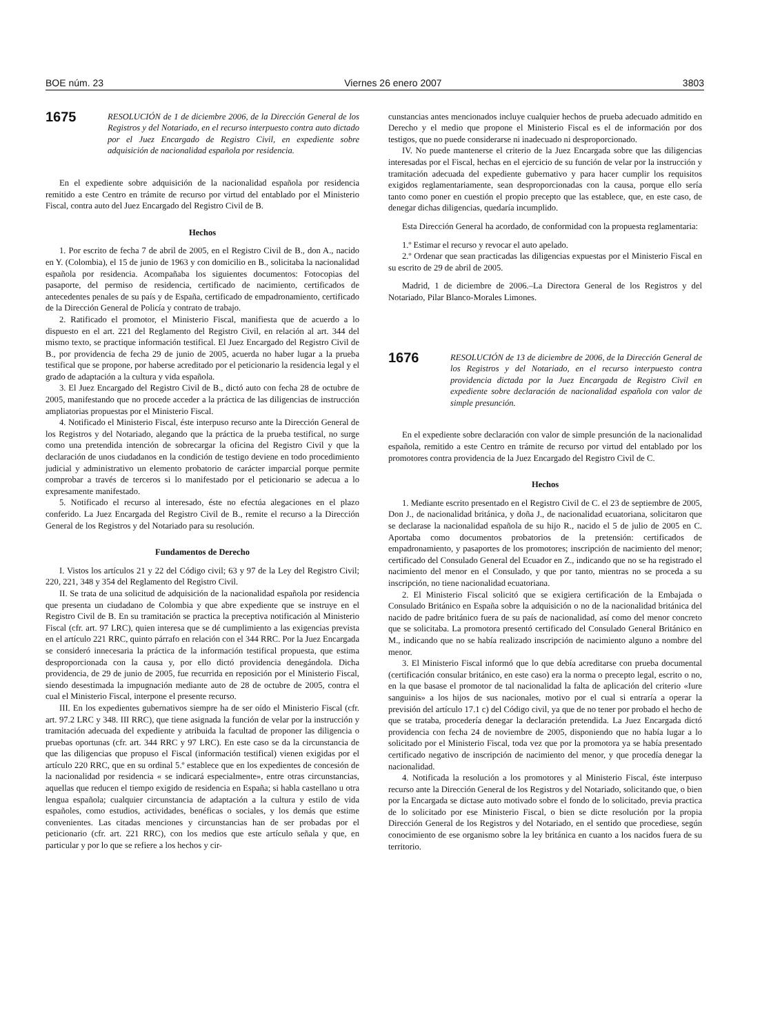BOE núm. 23 Viernes 26 enero 2007 3803
1675
RESOLUCIÓN de 1 de diciembre 2006, de la Dirección General de los Registros y del Notariado, en el recurso interpuesto contra auto dictado por el Juez Encargado de Registro Civil, en expediente sobre adquisición de nacionalidad española por residencia.
En el expediente sobre adquisición de la nacionalidad española por residencia remitido a este Centro en trámite de recurso por virtud del entablado por el Ministerio Fiscal, contra auto del Juez Encargado del Registro Civil de B.
Hechos
1. Por escrito de fecha 7 de abril de 2005, en el Registro Civil de B., don A., nacido en Y. (Colombia), el 15 de junio de 1963 y con domicilio en B., solicitaba la nacionalidad española por residencia. Acompañaba los siguientes documentos: Fotocopias del pasaporte, del permiso de residencia, certificado de nacimiento, certificados de antecedentes penales de su país y de España, certificado de empadronamiento, certificado de la Dirección General de Policía y contrato de trabajo.
2. Ratificado el promotor, el Ministerio Fiscal, manifiesta que de acuerdo a lo dispuesto en el art. 221 del Reglamento del Registro Civil, en relación al art. 344 del mismo texto, se practique información testifical. El Juez Encargado del Registro Civil de B., por providencia de fecha 29 de junio de 2005, acuerda no haber lugar a la prueba testifical que se propone, por haberse acreditado por el peticionario la residencia legal y el grado de adaptación a la cultura y vida española.
3. El Juez Encargado del Registro Civil de B., dictó auto con fecha 28 de octubre de 2005, manifestando que no procede acceder a la práctica de las diligencias de instrucción ampliatorias propuestas por el Ministerio Fiscal.
4. Notificado el Ministerio Fiscal, éste interpuso recurso ante la Dirección General de los Registros y del Notariado, alegando que la práctica de la prueba testifical, no surge como una pretendida intención de sobrecargar la oficina del Registro Civil y que la declaración de unos ciudadanos en la condición de testigo deviene en todo procedimiento judicial y administrativo un elemento probatorio de carácter imparcial porque permite comprobar a través de terceros si lo manifestado por el peticionario se adecua a lo expresamente manifestado.
5. Notificado el recurso al interesado, éste no efectúa alegaciones en el plazo conferido. La Juez Encargada del Registro Civil de B., remite el recurso a la Dirección General de los Registros y del Notariado para su resolución.
Fundamentos de Derecho
I. Vistos los artículos 21 y 22 del Código civil; 63 y 97 de la Ley del Registro Civil; 220, 221, 348 y 354 del Reglamento del Registro Civil.
II. Se trata de una solicitud de adquisición de la nacionalidad española por residencia que presenta un ciudadano de Colombia y que abre expediente que se instruye en el Registro Civil de B. En su tramitación se practica la preceptiva notificación al Ministerio Fiscal (cfr. art. 97 LRC), quien interesa que se dé cumplimiento a las exigencias prevista en el artículo 221 RRC, quinto párrafo en relación con el 344 RRC. Por la Juez Encargada se consideró innecesaria la práctica de la información testifical propuesta, que estima desproporcionada con la causa y, por ello dictó providencia denegándola. Dicha providencia, de 29 de junio de 2005, fue recurrida en reposición por el Ministerio Fiscal, siendo desestimada la impugnación mediante auto de 28 de octubre de 2005, contra el cual el Ministerio Fiscal, interpone el presente recurso.
III. En los expedientes gubernativos siempre ha de ser oído el Ministerio Fiscal (cfr. art. 97.2 LRC y 348. III RRC), que tiene asignada la función de velar por la instrucción y tramitación adecuada del expediente y atribuida la facultad de proponer las diligencia o pruebas oportunas (cfr. art. 344 RRC y 97 LRC). En este caso se da la circunstancia de que las diligencias que propuso el Fiscal (información testifical) vienen exigidas por el artículo 220 RRC, que en su ordinal 5.º establece que en los expedientes de concesión de la nacionalidad por residencia « se indicará especialmente», entre otras circunstancias, aquellas que reducen el tiempo exigido de residencia en España; si habla castellano u otra lengua española; cualquier circunstancia de adaptación a la cultura y estilo de vida españoles, como estudios, actividades, benéficas o sociales, y los demás que estime convenientes. Las citadas menciones y circunstancias han de ser probadas por el peticionario (cfr. art. 221 RRC), con los medios que este artículo señala y que, en particular y por lo que se refiere a los hechos y cir-
cunstancias antes mencionados incluye cualquier hechos de prueba adecuado admitido en Derecho y el medio que propone el Ministerio Fiscal es el de información por dos testigos, que no puede considerarse ni inadecuado ni desproporcionado.
IV. No puede mantenerse el criterio de la Juez Encargada sobre que las diligencias interesadas por el Fiscal, hechas en el ejercicio de su función de velar por la instrucción y tramitación adecuada del expediente gubernativo y para hacer cumplir los requisitos exigidos reglamentariamente, sean desproporcionadas con la causa, porque ello sería tanto como poner en cuestión el propio precepto que las establece, que, en este caso, de denegar dichas diligencias, quedaría incumplido.
Esta Dirección General ha acordado, de conformidad con la propuesta reglamentaria:
1.º Estimar el recurso y revocar el auto apelado.
2.º Ordenar que sean practicadas las diligencias expuestas por el Ministerio Fiscal en su escrito de 29 de abril de 2005.
Madrid, 1 de diciembre de 2006.–La Directora General de los Registros y del Notariado, Pilar Blanco-Morales Limones.
1676
RESOLUCIÓN de 13 de diciembre de 2006, de la Dirección General de los Registros y del Notariado, en el recurso interpuesto contra providencia dictada por la Juez Encargada de Registro Civil en expediente sobre declaración de nacionalidad española con valor de simple presunción.
En el expediente sobre declaración con valor de simple presunción de la nacionalidad española, remitido a este Centro en trámite de recurso por virtud del entablado por los promotores contra providencia de la Juez Encargado del Registro Civil de C.
Hechos
1. Mediante escrito presentado en el Registro Civil de C. el 23 de septiembre de 2005, Don J., de nacionalidad británica, y doña J., de nacionalidad ecuatoriana, solicitaron que se declarase la nacionalidad española de su hijo R., nacido el 5 de julio de 2005 en C. Aportaba como documentos probatorios de la pretensión: certificados de empadronamiento, y pasaportes de los promotores; inscripción de nacimiento del menor; certificado del Consulado General del Ecuador en Z., indicando que no se ha registrado el nacimiento del menor en el Consulado, y que por tanto, mientras no se proceda a su inscripción, no tiene nacionalidad ecuatoriana.
2. El Ministerio Fiscal solicitó que se exigiera certificación de la Embajada o Consulado Británico en España sobre la adquisición o no de la nacionalidad británica del nacido de padre británico fuera de su país de nacionalidad, así como del menor concreto que se solicitaba. La promotora presentó certificado del Consulado General Británico en M., indicando que no se había realizado inscripción de nacimiento alguno a nombre del menor.
3. El Ministerio Fiscal informó que lo que debía acreditarse con prueba documental (certificación consular británico, en este caso) era la norma o precepto legal, escrito o no, en la que basase el promotor de tal nacionalidad la falta de aplicación del criterio «Iure sanguinis» a los hijos de sus nacionales, motivo por el cual si entraría a operar la previsión del artículo 17.1 c) del Código civil, ya que de no tener por probado el hecho de que se trataba, procedería denegar la declaración pretendida. La Juez Encargada dictó providencia con fecha 24 de noviembre de 2005, disponiendo que no había lugar a lo solicitado por el Ministerio Fiscal, toda vez que por la promotora ya se había presentado certificado negativo de inscripción de nacimiento del menor, y que procedía denegar la nacionalidad.
4. Notificada la resolución a los promotores y al Ministerio Fiscal, éste interpuso recurso ante la Dirección General de los Registros y del Notariado, solicitando que, o bien por la Encargada se dictase auto motivado sobre el fondo de lo solicitado, previa practica de lo solicitado por ese Ministerio Fiscal, o bien se dicte resolución por la propia Dirección General de los Registros y del Notariado, en el sentido que procediese, según conocimiento de ese organismo sobre la ley británica en cuanto a los nacidos fuera de su territorio.